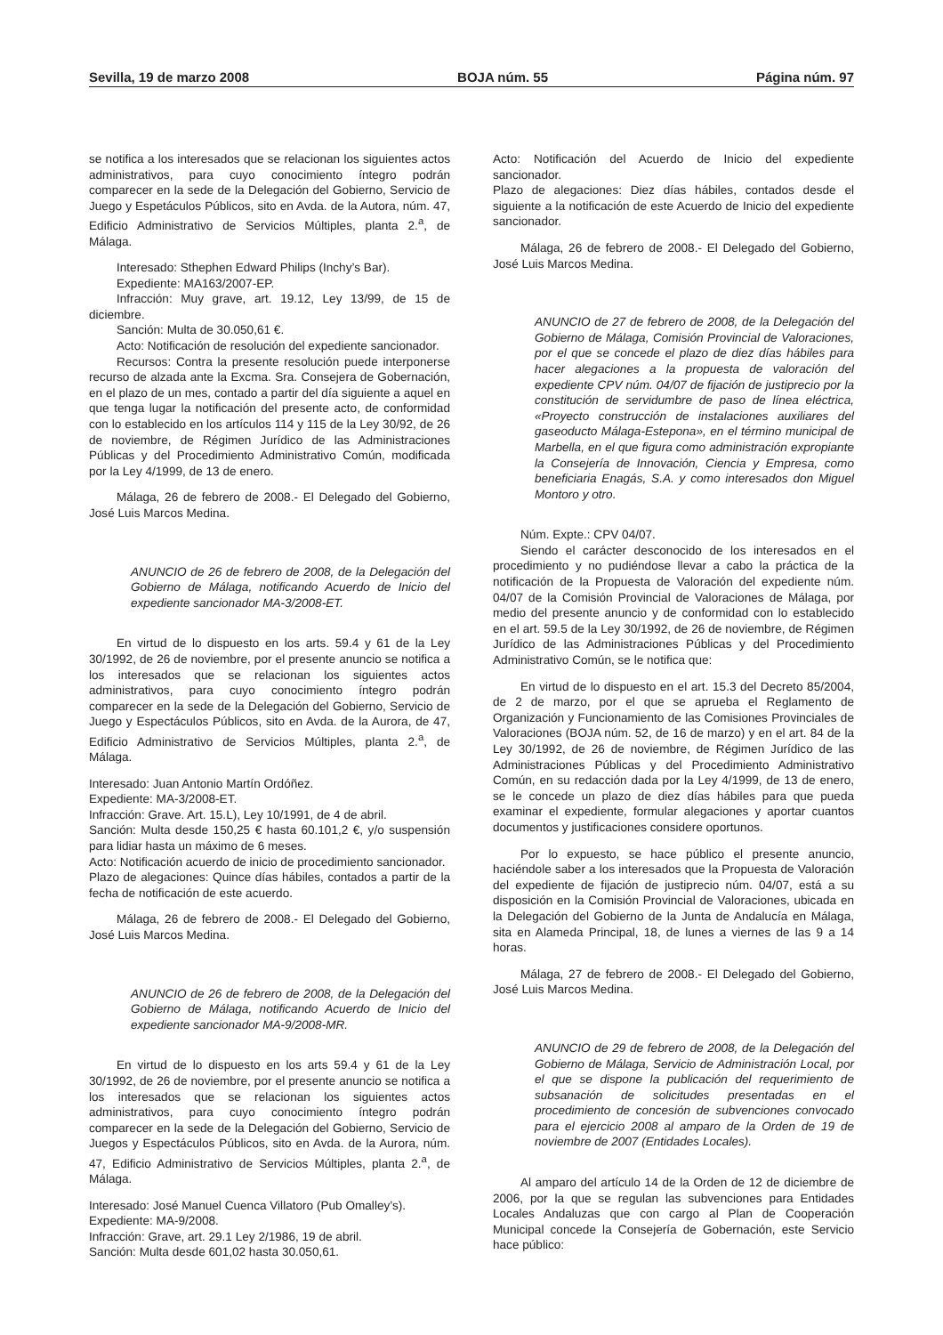Sevilla, 19 de marzo 2008 BOJA núm. 55 Página núm. 97
se notifica a los interesados que se relacionan los siguientes actos administrativos, para cuyo conocimiento íntegro podrán comparecer en la sede de la Delegación del Gobierno, Servicio de Juego y Espetáculos Públicos, sito en Avda. de la Autora, núm. 47, Edificio Administrativo de Servicios Múltiples, planta 2.<sup>a</sup>, de Málaga.
Interesado: Sthephen Edward Philips (Inchy’s Bar).
Expediente: MA163/2007-EP.
Infracción: Muy grave, art. 19.12, Ley 13/99, de 15 de diciembre.
Sanción: Multa de 30.050,61 €.
Acto: Notificación de resolución del expediente sancionador.
Recursos: Contra la presente resolución puede interponerse recurso de alzada ante la Excma. Sra. Consejera de Gobernación, en el plazo de un mes, contado a partir del día siguiente a aquel en que tenga lugar la notificación del presente acto, de conformidad con lo establecido en los artículos 114 y 115 de la Ley 30/92, de 26 de noviembre, de Régimen Jurídico de las Administraciones Públicas y del Procedimiento Administrativo Común, modificada por la Ley 4/1999, de 13 de enero.
Málaga, 26 de febrero de 2008.- El Delegado del Gobierno, José Luis Marcos Medina.
ANUNCIO de 26 de febrero de 2008, de la Delegación del Gobierno de Málaga, notificando Acuerdo de Inicio del expediente sancionador MA-3/2008-ET.
En virtud de lo dispuesto en los arts. 59.4 y 61 de la Ley 30/1992, de 26 de noviembre, por el presente anuncio se notifica a los interesados que se relacionan los siguientes actos administrativos, para cuyo conocimiento íntegro podrán comparecer en la sede de la Delegación del Gobierno, Servicio de Juego y Espectáculos Públicos, sito en Avda. de la Aurora, de 47, Edificio Administrativo de Servicios Múltiples, planta 2.<sup>a</sup>, de Málaga.
Interesado: Juan Antonio Martín Ordóñez.
Expediente: MA-3/2008-ET.
Infracción: Grave. Art. 15.L), Ley 10/1991, de 4 de abril.
Sanción: Multa desde 150,25 € hasta 60.101,2 €, y/o suspensión para lidiar hasta un máximo de 6 meses.
Acto: Notificación acuerdo de inicio de procedimiento sancionador.
Plazo de alegaciones: Quince días hábiles, contados a partir de la fecha de notificación de este acuerdo.
Málaga, 26 de febrero de 2008.- El Delegado del Gobierno, José Luis Marcos Medina.
ANUNCIO de 26 de febrero de 2008, de la Delegación del Gobierno de Málaga, notificando Acuerdo de Inicio del expediente sancionador MA-9/2008-MR.
En virtud de lo dispuesto en los arts 59.4 y 61 de la Ley 30/1992, de 26 de noviembre, por el presente anuncio se notifica a los interesados que se relacionan los siguientes actos administrativos, para cuyo conocimiento íntegro podrán comparecer en la sede de la Delegación del Gobierno, Servicio de Juegos y Espectáculos Públicos, sito en Avda. de la Aurora, núm. 47, Edificio Administrativo de Servicios Múltiples, planta 2.<sup>a</sup>, de Málaga.
Interesado: José Manuel Cuenca Villatoro (Pub Omalley’s).
Expediente: MA-9/2008.
Infracción: Grave, art. 29.1 Ley 2/1986, 19 de abril.
Sanción: Multa desde 601,02 hasta 30.050,61.
Acto: Notificación del Acuerdo de Inicio del expediente sancionador.
Plazo de alegaciones: Diez días hábiles, contados desde el siguiente a la notificación de este Acuerdo de Inicio del expediente sancionador.
Málaga, 26 de febrero de 2008.- El Delegado del Gobierno, José Luis Marcos Medina.
ANUNCIO de 27 de febrero de 2008, de la Delegación del Gobierno de Málaga, Comisión Provincial de Valoraciones, por el que se concede el plazo de diez días hábiles para hacer alegaciones a la propuesta de valoración del expediente CPV núm. 04/07 de fijación de justiprecio por la constitución de servidumbre de paso de línea eléctrica, «Proyecto construcción de instalaciones auxiliares del gaseoducto Málaga-Estepona», en el término municipal de Marbella, en el que figura como administración expropiante la Consejería de Innovación, Ciencia y Empresa, como beneficiaria Enagás, S.A. y como interesados don Miguel Montoro y otro.
Núm. Expte.: CPV 04/07.
Siendo el carácter desconocido de los interesados en el procedimiento y no pudiéndose llevar a cabo la práctica de la notificación de la Propuesta de Valoración del expediente núm. 04/07 de la Comisión Provincial de Valoraciones de Málaga, por medio del presente anuncio y de conformidad con lo establecido en el art. 59.5 de la Ley 30/1992, de 26 de noviembre, de Régimen Jurídico de las Administraciones Públicas y del Procedimiento Administrativo Común, se le notifica que:
En virtud de lo dispuesto en el art. 15.3 del Decreto 85/2004, de 2 de marzo, por el que se aprueba el Reglamento de Organización y Funcionamiento de las Comisiones Provinciales de Valoraciones (BOJA núm. 52, de 16 de marzo) y en el art. 84 de la Ley 30/1992, de 26 de noviembre, de Régimen Jurídico de las Administraciones Públicas y del Procedimiento Administrativo Común, en su redacción dada por la Ley 4/1999, de 13 de enero, se le concede un plazo de diez días hábiles para que pueda examinar el expediente, formular alegaciones y aportar cuantos documentos y justificaciones considere oportunos.
Por lo expuesto, se hace público el presente anuncio, haciéndole saber a los interesados que la Propuesta de Valoración del expediente de fijación de justiprecio núm. 04/07, está a su disposición en la Comisión Provincial de Valoraciones, ubicada en la Delegación del Gobierno de la Junta de Andalucía en Málaga, sita en Alameda Principal, 18, de lunes a viernes de las 9 a 14 horas.
Málaga, 27 de febrero de 2008.- El Delegado del Gobierno, José Luis Marcos Medina.
ANUNCIO de 29 de febrero de 2008, de la Delegación del Gobierno de Málaga, Servicio de Administración Local, por el que se dispone la publicación del requerimiento de subsanación de solicitudes presentadas en el procedimiento de concesión de subvenciones convocado para el ejercicio 2008 al amparo de la Orden de 19 de noviembre de 2007 (Entidades Locales).
Al amparo del artículo 14 de la Orden de 12 de diciembre de 2006, por la que se regulan las subvenciones para Entidades Locales Andaluzas que con cargo al Plan de Cooperación Municipal concede la Consejería de Gobernación, este Servicio hace público: